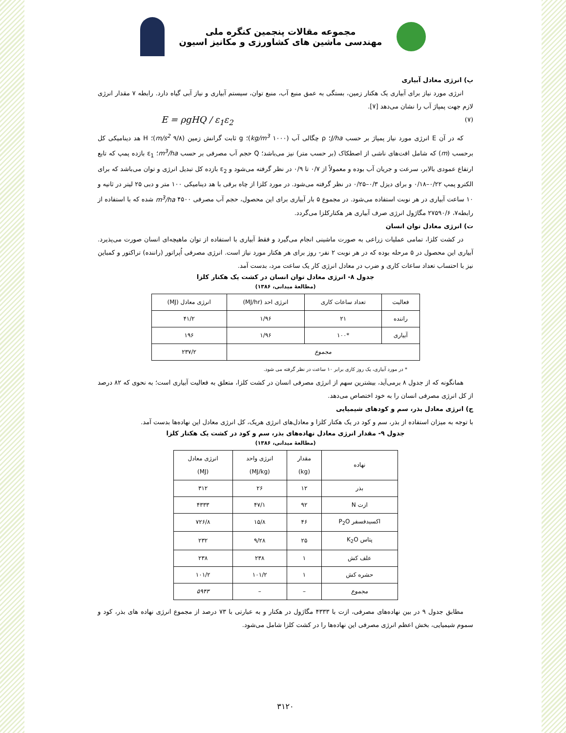مجموعه مقالات پنجمین کنگره ملی
مهندسی ماشین های کشاورزی و مکانیز اسیون
پ) انرژی معادل آبیاری
انرژی مورد نیاز برای آبیاری یک هکتار زمین، بستگی به عمق منبع آب، منبع توان، سیستم آبیاری و نیاز آبی گیاه دارد. رابطه ۷ مقدار انرژی لازم جهت پمپاژ آب را نشان می‌دهد [۷].
E = ρgHQ / ε<sub>1</sub>ε<sub>2</sub> (۷)
که در آن E انرژی مورد نیاز پمپاژ بر حسب J/ha؛ ρ چگالی آب (۱۰۰۰ kg/m<sup>3</sup>)؛ g ثابت گرانش زمین (۹/۸ m/s<sup>2</sup>)؛ H هد دینامیکی کل برحسب (m) که شامل افت‌های ناشی از اصطکاک (بر حسب متر) نیز می‌باشد؛ Q حجم آب مصرفی بر حسب m<sup>3</sup>/ha؛ ε<sub>1</sub> بازده پمپ که تابع ارتفاع عمودی بالابر، سرعت و جریان آب بوده و معمولاً از ۰/۷ تا ۰/۹ در نظر گرفته می‌شود و ε<sub>2</sub> بازده کل تبدیل انرژی و توان می‌باشد که برای الکترو پمپ ۰/۲۲–۰/۱۸ و برای دیزل ۰/۳–۰/۲۵ در نظر گرفته می‌شود. در مورد کلزا از چاه برقی با هد دینامیکی ۱۰۰ متر و دبی ۲۵ لیتر در ثانیه و ۱۰ ساعت آبیاری در هر نوبت استفاده می‌شود. در مجموع ۵ بار آبیاری برای این محصول، حجم آب مصرفی ۴۵۰۰ m<sup>3</sup>/ha شده که با استفاده از رابطه۷، ۲۷۵۹۰/۶ مگاژول انرژی صرف آبیاری هر هکتارکلزا می‌گردد.
ت) انرژی معادل توان انسان
در کشت کلزا، تمامی عملیات زراعی به صورت ماشینی انجام می‌گیرد و فقط آبیاری با استفاده از توان ماهیچه‌ای انسان صورت می‌پذیرد. آبیاری این محصول در ۵ مرحله بوده که در هر نوبت ۲ نفر- روز برای هر هکتار مورد نیاز است. انرژی مصرفی اُپراتور (راننده) تراکتور و کمباین نیز با احتساب تعداد ساعات کاری و ضرب در معادل انرژی کار یک ساعت مرد، بدست آمد.
جدول ۸- انرژی معادل توان انسان در کشت یک هکتار کلزا
(مطالعهٔ میدانی، ۱۳۸۶)
| فعالیت | تعداد ساعات کاری | انرژی احد (MJ/hr) | انرژی معادل (MJ) |
| --- | --- | --- | --- |
| راننده | ۲۱ | ۱/۹۶ | ۴۱/۲ |
| آبیاری | *۱۰۰ | ۱/۹۶ | ۱۹۶ |
| مجموع | | | ۲۳۷/۲ |
* در مورد آبیاری، یک روز کاری برابر ۱۰ ساعت در نظر گرفته می شود.
همانگونه که از جدول ۸ برمی‌آید، بیشترین سهم از انرژی مصرفی انسان در کشت کلزا، متعلق به فعالیت آبیاری است؛ به نحوی که ۸۲ درصد از کل انرژی مصرفی انسان را به خود اختصاص می‌دهد.
ج) انرژی معادل بذر، سم و کودهای شیمیایی
با توجه به میزان استفاده از بذر، سم و کود در یک هکتار کلزا و معادل‌های انرژی هریک، کل انرژی معادل این نهاده‌ها بدست آمد.
جدول ۹- مقدار انرژی معادل نهاده‌های بذر، سم و کود در کشت یک هکتار کلزا
(مطالعهٔ میدانی، ۱۳۸۶)
| نهاده | مقدار (kg) | انرژی واحد (MJ/kg) | انرژی معادل (MJ) |
| --- | --- | --- | --- |
| بذر | ۱۲ | ۲۶ | ۳۱۲ |
| ازت N | ۹۲ | ۴۷/۱ | ۴۳۳۳ |
| اکسیدفسفر P<sub>2</sub>O | ۴۶ | ۱۵/۸ | ۷۲۶/۸ |
| پتاس K<sub>2</sub>O | ۲۵ | ۹/۲۸ | ۲۳۲ |
| علف کش | ۱ | ۲۳۸ | ۲۳۸ |
| حشره کش | ۱ | ۱۰۱/۲ | ۱۰۱/۲ |
| مجموع | – | – | ۵۹۴۳ |
مطابق جدول ۹ در بین نهاده‌های مصرفی، ازت با ۴۳۳۳ مگاژول در هکتار و به عبارتی با ۷۳ درصد از مجموع انرژی نهاده های بذر، کود و سموم شیمیایی، بخش اعظم انرژی مصرفی این نهاده‌ها را در کشت کلزا شامل می‌شود.
۳۱۲۰